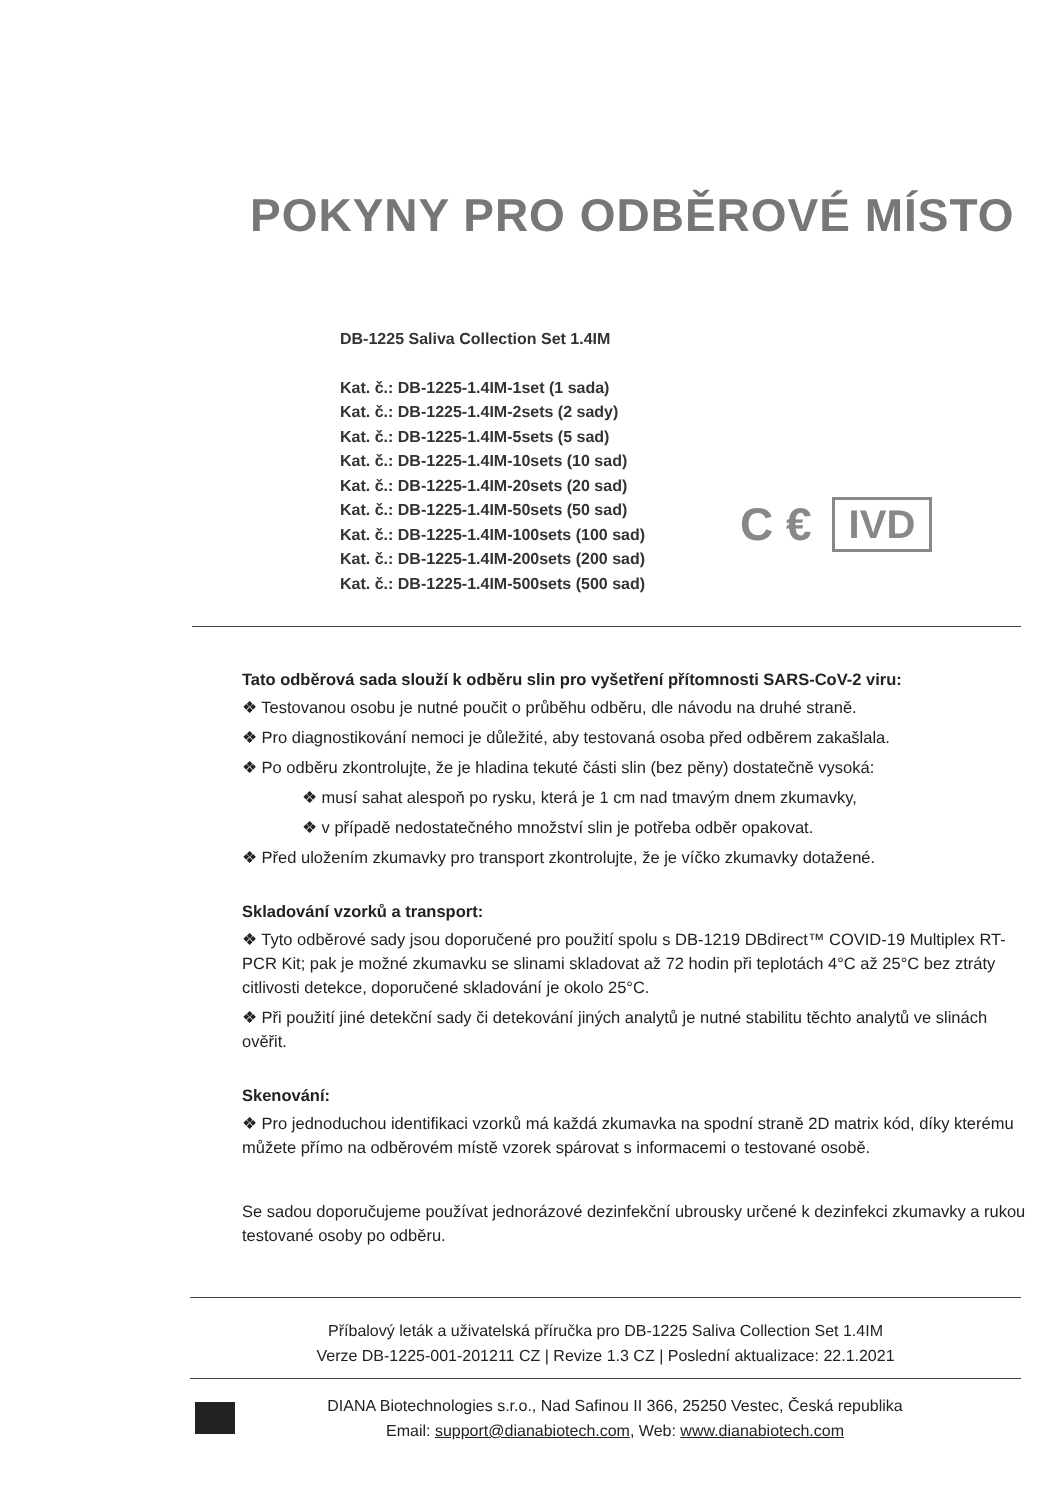POKYNY PRO ODBĚROVÉ MÍSTO
DB-1225 Saliva Collection Set 1.4IM
Kat. č.: DB-1225-1.4IM-1set (1 sada)
Kat. č.: DB-1225-1.4IM-2sets (2 sady)
Kat. č.: DB-1225-1.4IM-5sets (5 sad)
Kat. č.: DB-1225-1.4IM-10sets (10 sad)
Kat. č.: DB-1225-1.4IM-20sets (20 sad)
Kat. č.: DB-1225-1.4IM-50sets (50 sad)
Kat. č.: DB-1225-1.4IM-100sets (100 sad)
Kat. č.: DB-1225-1.4IM-200sets (200 sad)
Kat. č.: DB-1225-1.4IM-500sets (500 sad)
C € IVD
Tato odběrová sada slouží k odběru slin pro vyšetření přítomnosti SARS-CoV-2 viru:
❖ Testovanou osobu je nutné poučit o průběhu odběru, dle návodu na druhé straně.
❖ Pro diagnostikování nemoci je důležité, aby testovaná osoba před odběrem zakašlala.
❖ Po odběru zkontrolujte, že je hladina tekuté části slin (bez pěny) dostatečně vysoká:
❖ musí sahat alespoň po rysku, která je 1 cm nad tmavým dnem zkumavky,
❖ v případě nedostatečného množství slin je potřeba odběr opakovat.
❖ Před uložením zkumavky pro transport zkontrolujte, že je víčko zkumavky dotažené.
Skladování vzorků a transport:
❖ Tyto odběrové sady jsou doporučené pro použití spolu s DB-1219 DBdirect™ COVID-19 Multiplex RT-PCR Kit; pak je možné zkumavku se slinami skladovat až 72 hodin při teplotách 4°C až 25°C bez ztráty citlivosti detekce, doporučené skladování je okolo 25°C.
❖ Při použití jiné detekční sady či detekování jiných analytů je nutné stabilitu těchto analytů ve slinách ověřit.
Skenování:
❖ Pro jednoduchou identifikaci vzorků má každá zkumavka na spodní straně 2D matrix kód, díky kterému můžete přímo na odběrovém místě vzorek spárovat s informacemi o testované osobě.
Se sadou doporučujeme používat jednorázové dezinfekční ubrousky určené k dezinfekci zkumavky a rukou testované osoby po odběru.
Příbalový leták a uživatelská příručka pro DB-1225 Saliva Collection Set 1.4IM
Verze DB-1225-001-201211 CZ | Revize 1.3 CZ | Poslední aktualizace: 22.1.2021
DIANA Biotechnologies s.r.o., Nad Safinou II 366, 25250 Vestec, Česká republika
Email: support@dianabiotech.com, Web: www.dianabiotech.com